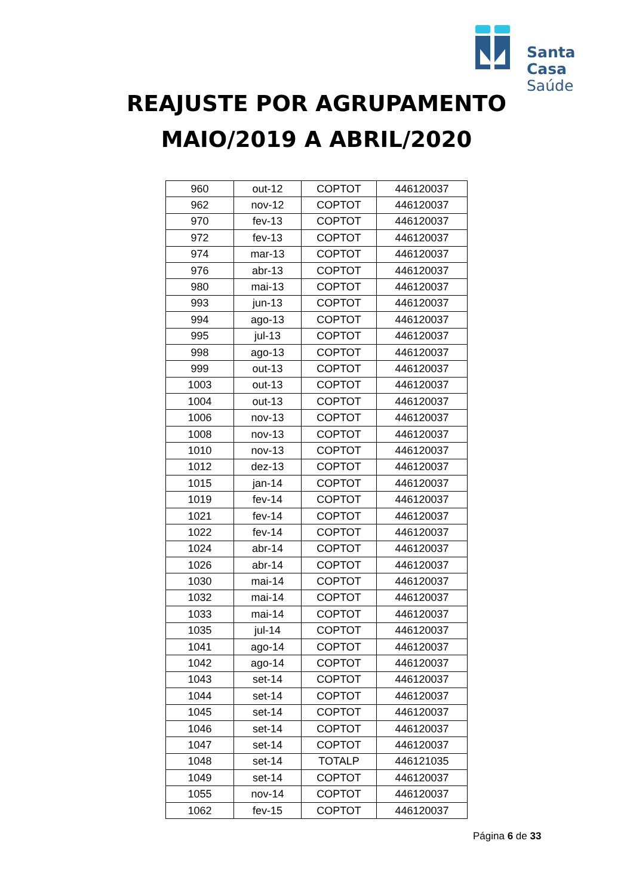Santa Casa
Saúde
REAJUSTE POR AGRUPAMENTO
MAIO/2019 A ABRIL/2020
| 960 | out-12 | COPTOT | 446120037 |
| 962 | nov-12 | COPTOT | 446120037 |
| 970 | fev-13 | COPTOT | 446120037 |
| 972 | fev-13 | COPTOT | 446120037 |
| 974 | mar-13 | COPTOT | 446120037 |
| 976 | abr-13 | COPTOT | 446120037 |
| 980 | mai-13 | COPTOT | 446120037 |
| 993 | jun-13 | COPTOT | 446120037 |
| 994 | ago-13 | COPTOT | 446120037 |
| 995 | jul-13 | COPTOT | 446120037 |
| 998 | ago-13 | COPTOT | 446120037 |
| 999 | out-13 | COPTOT | 446120037 |
| 1003 | out-13 | COPTOT | 446120037 |
| 1004 | out-13 | COPTOT | 446120037 |
| 1006 | nov-13 | COPTOT | 446120037 |
| 1008 | nov-13 | COPTOT | 446120037 |
| 1010 | nov-13 | COPTOT | 446120037 |
| 1012 | dez-13 | COPTOT | 446120037 |
| 1015 | jan-14 | COPTOT | 446120037 |
| 1019 | fev-14 | COPTOT | 446120037 |
| 1021 | fev-14 | COPTOT | 446120037 |
| 1022 | fev-14 | COPTOT | 446120037 |
| 1024 | abr-14 | COPTOT | 446120037 |
| 1026 | abr-14 | COPTOT | 446120037 |
| 1030 | mai-14 | COPTOT | 446120037 |
| 1032 | mai-14 | COPTOT | 446120037 |
| 1033 | mai-14 | COPTOT | 446120037 |
| 1035 | jul-14 | COPTOT | 446120037 |
| 1041 | ago-14 | COPTOT | 446120037 |
| 1042 | ago-14 | COPTOT | 446120037 |
| 1043 | set-14 | COPTOT | 446120037 |
| 1044 | set-14 | COPTOT | 446120037 |
| 1045 | set-14 | COPTOT | 446120037 |
| 1046 | set-14 | COPTOT | 446120037 |
| 1047 | set-14 | COPTOT | 446120037 |
| 1048 | set-14 | TOTALP | 446121035 |
| 1049 | set-14 | COPTOT | 446120037 |
| 1055 | nov-14 | COPTOT | 446120037 |
| 1062 | fev-15 | COPTOT | 446120037 |
Página 6 de 33